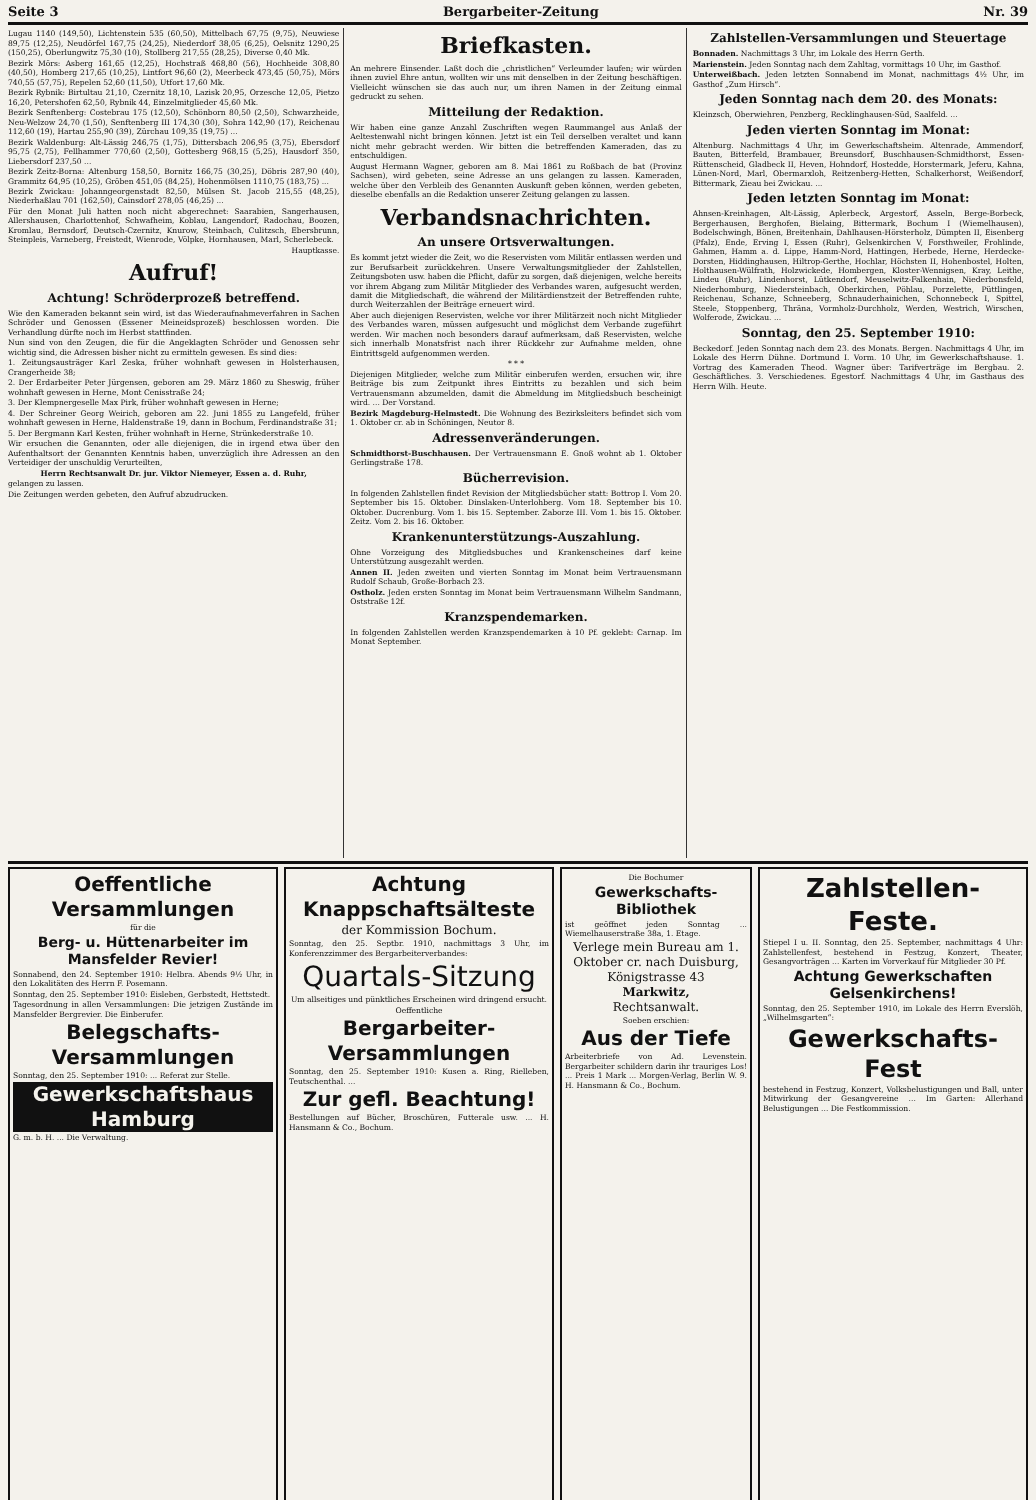Seite 3 Bergarbeiter-Zeitung Nr. 39
Lugau 1140 (149,50), Lichtenstein 535 (60,50), Mittelbach 67,75 (9,75), Neuwiese 89,75 (12,25), Neudörfel 167,75 (24,25), Niederdorf 38,05 (6,25), Oelsnitz 1290,25 (150,25), Oberlungwitz 75,30 (10), Stollberg 217,55 (28,25), Diverse 0,40 Mk.
Bezirk Mörs: Asberg 161,65 (12,25), Hochstraß 468,80 (56), Hochheide 308,80 (40,50), Homberg 217,65 (10,25), Lintfort 96,60 (2), Meerbeck 473,45 (50,75), Mörs 740,55 (57,75), Repelen 52,60 (11,50), Utfort 17,60 Mk.
Bezirk Rybnik: Birtultau 21,10, Czernitz 18,10, Lazisk 20,95, Orzesche 12,05, Pietzo 16,20, Petershofen 62,50, Rybnik 44, Einzelmitglieder 45,60 Mk.
Bezirk Senftenberg: Costebrau 175 (12,50), Schönborn 80,50 (2,50), Schwarzheide, Neu-Welzow 24,70 (1,50), Senftenberg III 174,30 (30), Sohra 142,90 (17), Reichenau 112,60 (19), Hartau 255,90 (39), Zürchau 109,35 (19,75) ...
Bezirk Waldenburg: Alt-Lässig 246,75 (1,75), Dittersbach 206,95 (3,75), Ebersdorf 95,75 (2,75), Fellhammer 770,60 (2,50), Gottesberg 968,15 (5,25), Hausdorf 350, Liebersdorf 237,50 ...
Bezirk Zeitz-Borna: Altenburg 158,50, Bornitz 166,75 (30,25), Döbris 287,90 (40), Grammitz 64,95 (10,25), Gröben 451,05 (84,25), Hohenmölsen 1110,75 (183,75) ...
Bezirk Zwickau: Johanngeorgenstadt 82,50, Mülsen St. Jacob 215,55 (48,25), Niederhaßlau 701 (162,50), Cainsdorf 278,05 (46,25) ...
Für den Monat Juli hatten noch nicht abgerechnet: Saarabien, Sangerhausen, Allershausen, Charlottenhof, Schwafheim, Koblau, Langendorf, Radochau, Boozen, Kromlau, Bernsdorf, Deutsch-Czernitz, Knurow, Steinbach, Culitzsch, Ebersbrunn, Steinpleis, Varneberg, Freistedt, Wienrode, Völpke, Hornhausen, Marl, Scherlebeck.
Hauptkasse.
Aufruf!
Achtung! Schröderprozeß betreffend.
Wie den Kameraden bekannt sein wird, ist das Wiederaufnahmeverfahren in Sachen Schröder und Genossen (Essener Meineidsprozeß) beschlossen worden. Die Verhandlung dürfte noch im Herbst stattfinden.
Nun sind von den Zeugen, die für die Angeklagten Schröder und Genossen sehr wichtig sind, die Adressen bisher nicht zu ermitteln gewesen. Es sind dies:
1. Zeitungsausträger Karl Zeska, früher wohnhaft gewesen in Holsterhausen, Crangerheide 38;
2. Der Erdarbeiter Peter Jürgensen, geboren am 29. März 1860 zu Sheswig, früher wohnhaft gewesen in Herne, Mont Cenisstraße 24;
3. Der Klempnergeselle Max Pirk, früher wohnhaft gewesen in Herne;
4. Der Schreiner Georg Weirich, geboren am 22. Juni 1855 zu Langefeld, früher wohnhaft gewesen in Herne, Haldenstraße 19, dann in Bochum, Ferdinandstraße 31;
5. Der Bergmann Karl Kesten, früher wohnhaft in Herne, Strünkederstraße 10.
Wir ersuchen die Genannten, oder alle diejenigen, die in irgend etwa über den Aufenthaltsort der Genannten Kenntnis haben, unverzüglich ihre Adressen an den Verteidiger der unschuldig Verurteilten,
Herrn Rechtsanwalt Dr. jur. Viktor Niemeyer, Essen a. d. Ruhr,
gelangen zu lassen.
Die Zeitungen werden gebeten, den Aufruf abzudrucken.
Briefkasten.
An mehrere Einsender. Laßt doch die „christlichen“ Verleumder laufen; wir würden ihnen zuviel Ehre antun, wollten wir uns mit denselben in der Zeitung beschäftigen. Vielleicht wünschen sie das auch nur, um ihren Namen in der Zeitung einmal gedruckt zu sehen.
Mitteilung der Redaktion.
Wir haben eine ganze Anzahl Zuschriften wegen Raummangel aus Anlaß der Aeltestenwahl nicht bringen können. Jetzt ist ein Teil derselben veraltet und kann nicht mehr gebracht werden. Wir bitten die betreffenden Kameraden, das zu entschuldigen.
August Hermann Wagner, geboren am 8. Mai 1861 zu Roßbach de bat (Provinz Sachsen), wird gebeten, seine Adresse an uns gelangen zu lassen. Kameraden, welche über den Verbleib des Genannten Auskunft geben können, werden gebeten, dieselbe ebenfalls an die Redaktion unserer Zeitung gelangen zu lassen.
Verbandsnachrichten.
An unsere Ortsverwaltungen.
Es kommt jetzt wieder die Zeit, wo die Reservisten vom Militär entlassen werden und zur Berufsarbeit zurückkehren. Unsere Verwaltungsmitglieder der Zahlstellen, Zeitungsboten usw. haben die Pflicht, dafür zu sorgen, daß diejenigen, welche bereits vor ihrem Abgang zum Militär Mitglieder des Verbandes waren, aufgesucht werden, damit die Mitgliedschaft, die während der Militärdienstzeit der Betreffenden ruhte, durch Weiterzahlen der Beiträge erneuert wird.
Aber auch diejenigen Reservisten, welche vor ihrer Militärzeit noch nicht Mitglieder des Verbandes waren, müssen aufgesucht und möglichst dem Verbande zugeführt werden. Wir machen noch besonders darauf aufmerksam, daß Reservisten, welche sich innerhalb Monatsfrist nach ihrer Rückkehr zur Aufnahme melden, ohne Eintrittsgeld aufgenommen werden.
* * *
Diejenigen Mitglieder, welche zum Militär einberufen werden, ersuchen wir, ihre Beiträge bis zum Zeitpunkt ihres Eintritts zu bezahlen und sich beim Vertrauensmann abzumelden, damit die Abmeldung im Mitgliedsbuch bescheinigt wird. ... Der Vorstand.
Bezirk Magdeburg-Helmstedt. Die Wohnung des Bezirksleiters befindet sich vom 1. Oktober cr. ab in Schöningen, Neutor 8.
Adressenveränderungen.
Schmidthorst-Buschhausen. Der Vertrauensmann E. Gnoß wohnt ab 1. Oktober Gerlingstraße 178.
Bücherrevision.
In folgenden Zahlstellen findet Revision der Mitgliedsbücher statt: Bottrop I. Vom 20. September bis 15. Oktober. Dinslaken-Unterlohberg. Vom 18. September bis 10. Oktober. Ducrenburg. Vom 1. bis 15. September. Zaborze III. Vom 1. bis 15. Oktober. Zeitz. Vom 2. bis 16. Oktober.
Krankenunterstützungs-Auszahlung.
Ohne Vorzeigung des Mitgliedsbuches und Krankenscheines darf keine Unterstützung ausgezahlt werden.
Annen II. Jeden zweiten und vierten Sonntag im Monat beim Vertrauensmann Rudolf Schaub, Große-Borbach 23.
Ostholz. Jeden ersten Sonntag im Monat beim Vertrauensmann Wilhelm Sandmann, Oststraße 12f.
Kranzspendemarken.
In folgenden Zahlstellen werden Kranzspendemarken à 10 Pf. geklebt: Carnap. Im Monat September.
Zahlstellen-Versammlungen und Steuertage
Bonnaden. Nachmittags 3 Uhr, im Lokale des Herrn Gerth.
Marienstein. Jeden Sonntag nach dem Zahltag, vormittags 10 Uhr, im Gasthof.
Unterweißbach. Jeden letzten Sonnabend im Monat, nachmittags 4½ Uhr, im Gasthof „Zum Hirsch“.
Jeden Sonntag nach dem 20. des Monats:
Kleinzsch, Oberwiehren, Penzberg, Recklinghausen-Süd, Saalfeld. ...
Jeden vierten Sonntag im Monat:
Altenburg. Nachmittags 4 Uhr, im Gewerkschaftsheim. Altenrade, Ammendorf, Bauten, Bitterfeld, Brambauer, Breunsdorf, Buschhausen-Schmidthorst, Essen-Rüttenscheid, Gladbeck II, Heven, Hohndorf, Hostedde, Horstermark, Jeferu, Kahna, Lünen-Nord, Marl, Obermarxloh, Reitzenberg-Hetten, Schalkerhorst, Weißendorf, Bittermark, Zieau bei Zwickau. ...
Jeden letzten Sonntag im Monat:
Ahnsen-Kreinhagen, Alt-Lässig, Aplerbeck, Argestorf, Asseln, Berge-Borbeck, Bergerhausen, Berghofen, Bielaing, Bittermark, Bochum I (Wiemelhausen), Bodelschwingh, Bönen, Breitenhain, Dahlhausen-Hörsterholz, Dümpten II, Eisenberg (Pfalz), Ende, Erving I, Essen (Ruhr), Gelsenkirchen V, Forsthweiler, Frohlinde, Gahmen, Hamm a. d. Lippe, Hamm-Nord, Hattingen, Herbede, Herne, Herdecke-Dorsten, Hiddinghausen, Hiltrop-Gerthe, Hochlar, Höchsten II, Hohenbostel, Holten, Holthausen-Wülfrath, Holzwickede, Hombergen, Kloster-Wennigsen, Kray, Leithe, Lindeu (Ruhr), Lindenhorst, Lütkendorf, Meuselwitz-Falkenhain, Niederbonsfeld, Niederhomburg, Niedersteinbach, Oberkirchen, Pöhlau, Porzelette, Püttlingen, Reichenau, Schanze, Schneeberg, Schnauderhainichen, Schonnebeck I, Spittel, Steele, Stoppenberg, Thräna, Vormholz-Durchholz, Werden, Westrich, Wirschen, Wolferode, Zwickau. ...
Sonntag, den 25. September 1910:
Beckedorf. Jeden Sonntag nach dem 23. des Monats. Bergen. Nachmittags 4 Uhr, im Lokale des Herrn Dühne. Dortmund I. Vorm. 10 Uhr, im Gewerkschaftshause. 1. Vortrag des Kameraden Theod. Wagner über: Tarifverträge im Bergbau. 2. Geschäftliches. 3. Verschiedenes. Egestorf. Nachmittags 4 Uhr, im Gasthaus des Herrn Wilh. Heute.
Oeffentliche Versammlungen
für die
Berg- u. Hüttenarbeiter im Mansfelder Revier!
Sonnabend, den 24. September 1910: Helbra. Abends 9½ Uhr, in den Lokalitäten des Herrn F. Posemann.
Sonntag, den 25. September 1910: Eisleben, Gerbstedt, Hettstedt.
Tagesordnung in allen Versammlungen: Die jetzigen Zustände im Mansfelder Bergrevier. Die Einberufer.
Belegschafts-Versammlungen
Sonntag, den 25. September 1910: ... Referat zur Stelle.
Gewerkschaftshaus Hamburg
G. m. b. H. ... Die Verwaltung.
Achtung Knappschaftsälteste
der Kommission Bochum.
Sonntag, den 25. Septbr. 1910, nachmittags 3 Uhr, im Konferenzzimmer des Bergarbeiterverbandes:
Quartals-Sitzung
Um allseitiges und pünktliches Erscheinen wird dringend ersucht.
Oeffentliche
Bergarbeiter-Versammlungen
Sonntag, den 25. September 1910: Kusen a. Ring, Rielleben, Teutschenthal. ...
Zur gefl. Beachtung!
Bestellungen auf Bücher, Broschüren, Futterale usw. ... H. Hansmann & Co., Bochum.
Die Bochumer
Gewerkschafts-Bibliothek
ist geöffnet jeden Sonntag ... Wiemelhauserstraße 38a, 1. Etage.
Verlege mein Bureau am 1. Oktober cr. nach Duisburg, Königstrasse 43
Markwitz,
Rechtsanwalt.
Soeben erschien:
Aus der Tiefe
Arbeiterbriefe von Ad. Levenstein. Bergarbeiter schildern darin ihr trauriges Los! ... Preis 1 Mark ... Morgen-Verlag, Berlin W. 9. H. Hansmann & Co., Bochum.
Zahlstellen-Feste.
Stiepel I u. II. Sonntag, den 25. September, nachmittags 4 Uhr: Zahlstellenfest, bestehend in Festzug, Konzert, Theater, Gesangvorträgen ... Karten im Vorverkauf für Mitglieder 30 Pf.
Achtung Gewerkschaften Gelsenkirchens!
Sonntag, den 25. September 1910, im Lokale des Herrn Everslöh, „Wilhelmsgarten“:
Gewerkschafts-Fest
bestehend in Festzug, Konzert, Volksbelustigungen und Ball, unter Mitwirkung der Gesangvereine ... Im Garten: Allerhand Belustigungen ... Die Festkommission.